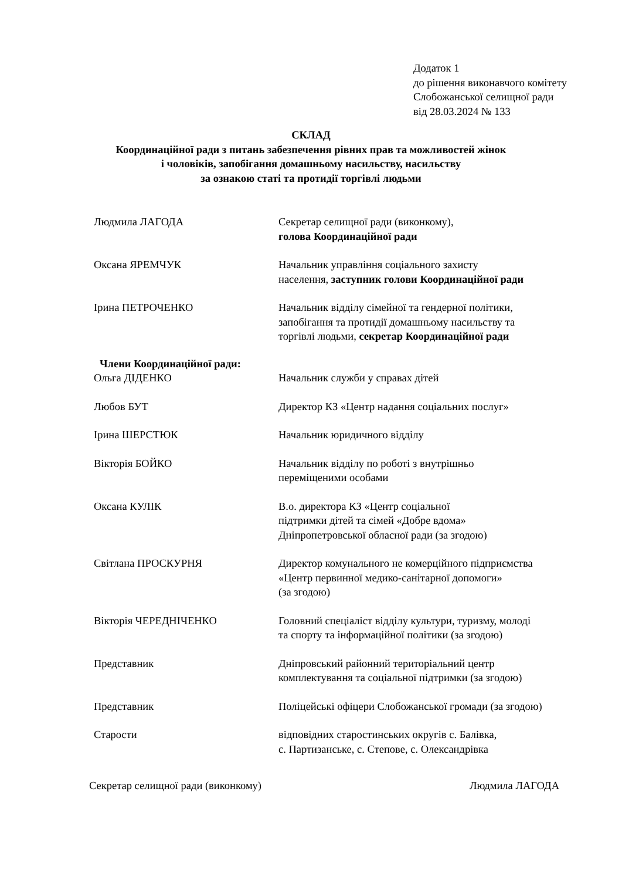Додаток 1
до рішення виконавчого комітету
Слобожанської селищної ради
від 28.03.2024 № 133
СКЛАД
Координаційної ради з питань забезпечення рівних прав та можливостей жінок
і чоловіків, запобігання домашньому насильству, насильству
за ознакою статі та протидії торгівлі людьми
Людмила ЛАГОДА Секретар селищної ради (виконкому),
голова Координаційної ради
Оксана ЯРЕМЧУК Начальник управління соціального захисту
населення, заступник голови Координаційної ради
Ірина ПЕТРОЧЕНКО Начальник відділу сімейної та гендерної політики,
запобігання та протидії домашньому насильству та
торгівлі людьми, секретар Координаційної ради
Члени Координаційної ради:
Ольга ДІДЕНКО Начальник служби у справах дітей
Любов БУТ Директор КЗ «Центр надання соціальних послуг»
Ірина ШЕРСТЮК Начальник юридичного відділу
Вікторія БОЙКО Начальник відділу по роботі з внутрішньо
переміщеними особами
Оксана КУЛІК В.о. директора КЗ «Центр соціальної
підтримки дітей та сімей «Добре вдома»
Дніпропетровської обласної ради (за згодою)
Світлана ПРОСКУРНЯ Директор комунального не комерційного підприємства
«Центр первинної медико-санітарної допомоги»
(за згодою)
Вікторія ЧЕРЕДНІЧЕНКО Головний спеціаліст відділу культури, туризму, молоді
та спорту та інформаційної політики (за згодою)
Представник Дніпровський районний територіальний центр
комплектування та соціальної підтримки (за згодою)
Представник Поліцейські офіцери Слобожанської громади (за згодою)
Старости відповідних старостинських округів с. Балівка,
с. Партизанське, с. Степове, с. Олександрівка
Секретар селищної ради (виконкому) Людмила ЛАГОДА